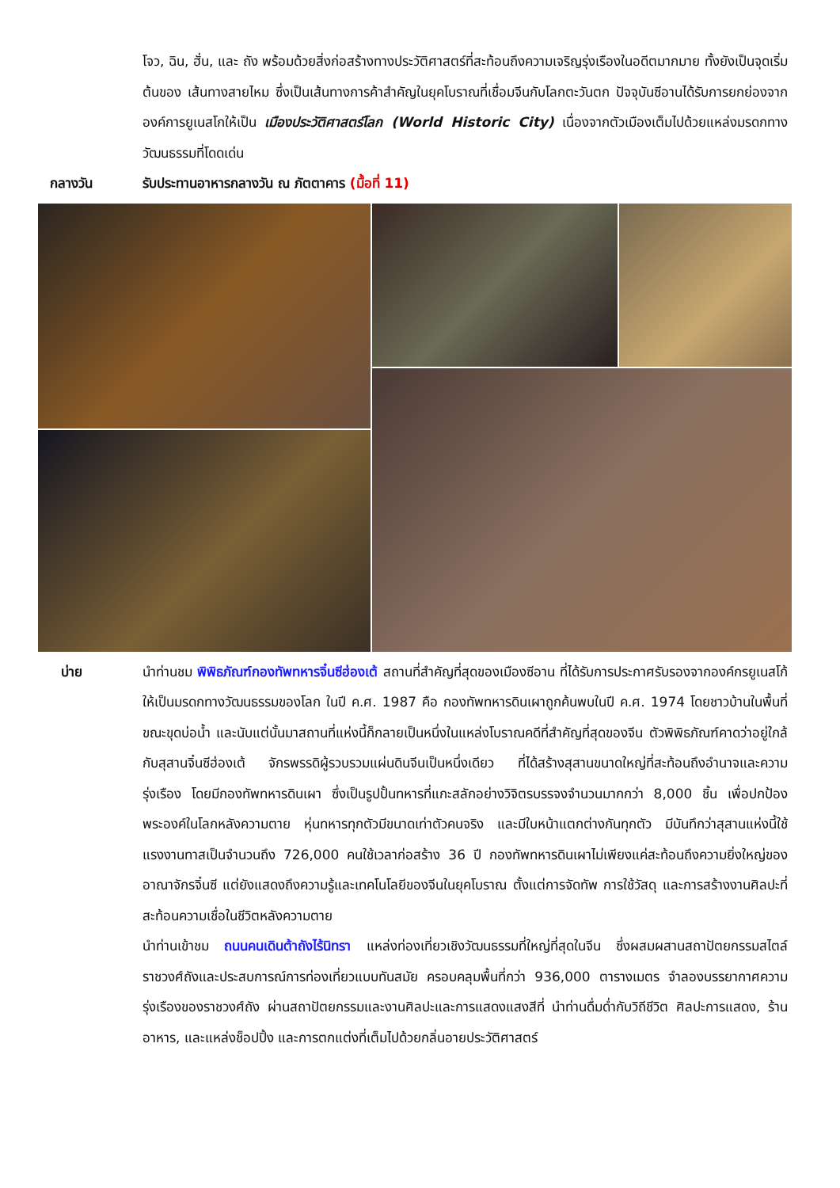โจว, ฉิน, ฮั่น, และ ถัง พร้อมด้วยสิ่งก่อสร้างทางประวัติศาสตร์ที่สะท้อนถึงความเจริญรุ่งเรืองในอดีตมากมาย ทั้งยังเป็นจุดเริ่มต้นของ เส้นทางสายไหม ซึ่งเป็นเส้นทางการค้าสำคัญในยุคโบราณที่เชื่อมจีนกับโลกตะวันตก ปัจจุบันซีอานได้รับการยกย่องจากองค์การยูเนสโกให้เป็น เมืองประวัติศาสตร์โลก (World Historic City) เนื่องจากตัวเมืองเต็มไปด้วยแหล่งมรดกทางวัฒนธรรมที่โดดเด่น
กลางวัน
รับประทานอาหารกลางวัน ณ ภัตตาคาร (มื้อที่ 11)
บ่าย
นำท่านชม พิพิธภัณฑ์กองทัพทหารจิ๋นซีฮ่องเต้ สถานที่สำคัญที่สุดของเมืองซีอาน ที่ได้รับการประกาศรับรองจากองค์กรยูเนสโก้ให้เป็นมรดกทางวัฒนธรรมของโลก ในปี ค.ศ. 1987 คือ กองทัพทหารดินเผาถูกค้นพบในปี ค.ศ. 1974 โดยชาวบ้านในพื้นที่ขณะขุดบ่อน้ำ และนับแต่นั้นมาสถานที่แห่งนี้ก็กลายเป็นหนึ่งในแหล่งโบราณคดีที่สำคัญที่สุดของจีน ตัวพิพิธภัณฑ์คาดว่าอยู่ใกล้กับสุสานจิ๋นซีฮ่องเต้ จักรพรรดิผู้รวบรวมแผ่นดินจีนเป็นหนึ่งเดียว ที่ได้สร้างสุสานขนาดใหญ่ที่สะท้อนถึงอำนาจและความรุ่งเรือง โดยมีกองทัพทหารดินเผา ซึ่งเป็นรูปปั้นทหารที่แกะสลักอย่างวิจิตรบรรจงจำนวนมากกว่า 8,000 ชิ้น เพื่อปกป้องพระองค์ในโลกหลังความตาย หุ่นทหารทุกตัวมีขนาดเท่าตัวคนจริง และมีใบหน้าแตกต่างกันทุกตัว มีบันทึกว่าสุสานแห่งนี้ใช้แรงงานทาสเป็นจำนวนถึง 726,000 คนใช้เวลาก่อสร้าง 36 ปี กองทัพทหารดินเผาไม่เพียงแค่สะท้อนถึงความยิ่งใหญ่ของอาณาจักรจิ๋นซี แต่ยังแสดงถึงความรู้และเทคโนโลยีของจีนในยุคโบราณ ตั้งแต่การจัดทัพ การใช้วัสดุ และการสร้างงานศิลปะที่สะท้อนความเชื่อในชีวิตหลังความตาย
นำท่านเข้าชม ถนนคนเดินต้าถังไร้นิทรา แหล่งท่องเที่ยวเชิงวัฒนธรรมที่ใหญ่ที่สุดในจีน ซึ่งผสมผสานสถาปัตยกรรมสไตล์ราชวงศ์ถังและประสบการณ์การท่องเที่ยวแบบทันสมัย ครอบคลุมพื้นที่กว่า 936,000 ตารางเมตร จำลองบรรยากาศความรุ่งเรืองของราชวงศ์ถัง ผ่านสถาปัตยกรรมและงานศิลปะและการแสดงแสงสีที่ นำท่านดื่มด่ำกับวิถีชีวิต ศิลปะการแสดง, ร้านอาหาร, และแหล่งช็อปปิ้ง และการตกแต่งที่เต็มไปด้วยกลิ่นอายประวัติศาสตร์